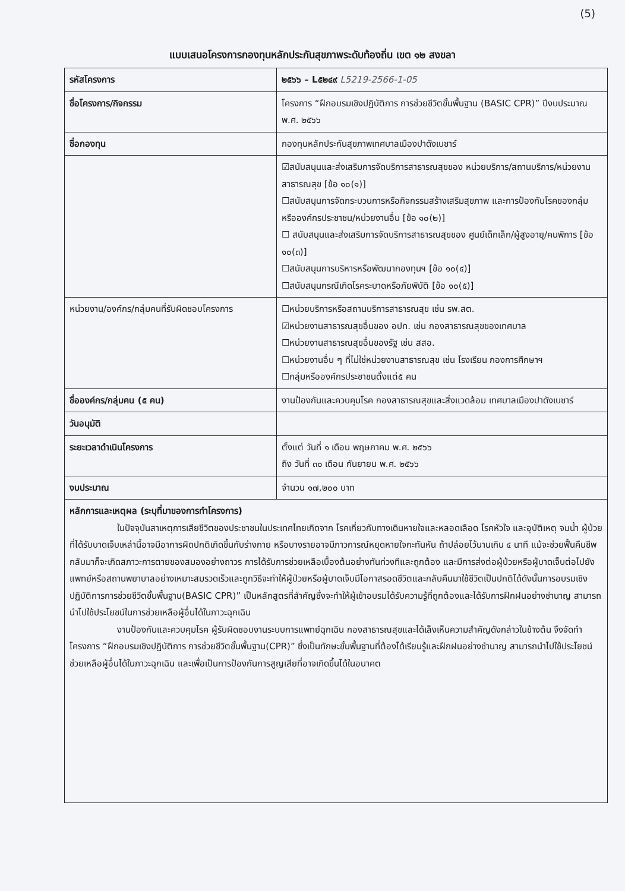(5)
แบบเสนอโครงการกองทุนหลักประกันสุขภาพระดับท้องถิ่น เขต ๑๒ สงขลา
| รหัสโครงการ | ๒๕๖๖ – L๕๒๔๙ L5219-2566-1-05 |
| ชื่อโครงการ/กิจกรรม | โครงการ “ฝึกอบรมเชิงปฏิบัติการ การช่วยชีวิตขั้นพื้นฐาน (BASIC CPR)” ปีงบประมาณ พ.ศ. ๒๕๖๖ |
| ชื่อกองทุน | กองทุนหลักประกันสุขภาพเทศบาลเมืองปาดังเบซาร์ |
| | ☑สนับสนุนและส่งเสริมการจัดบริการสาธารณสุขของ หน่วยบริการ/สถานบริการ/หน่วยงานสาธารณสุข [ข้อ ๑๐(๑)] ☐สนับสนุนการจัดกระบวนการหรือกิจกรรมสร้างเสริมสุขภาพ และการป้องกันโรคของกลุ่มหรือองค์กรประชาชน/หน่วยงานอื่น [ข้อ ๑๐(๒)] ☐ สนับสนุนและส่งเสริมการจัดบริการสาธารณสุขของ ศูนย์เด็กเล็ก/ผู้สูงอายุ/คนพิการ [ข้อ ๑๐(๓)] ☐สนับสนุนการบริหารหรือพัฒนากองทุนฯ [ข้อ ๑๐(๔)] ☐สนับสนุนกรณีเกิดโรคระบาดหรือภัยพิบัติ [ข้อ ๑๐(๕)] |
| หน่วยงาน/องค์กร/กลุ่มคนที่รับผิดชอบโครงการ | ☐หน่วยบริการหรือสถานบริการสาธารณสุข เช่น รพ.สต. ☑หน่วยงานสาธารณสุขอื่นของ อปท. เช่น กองสาธารณสุขของเทศบาล ☐หน่วยงานสาธารณสุขอื่นของรัฐ เช่น สสอ. ☐หน่วยงานอื่น ๆ ที่ไม่ใช่หน่วยงานสาธารณสุข เช่น โรงเรียน กองการศึกษาฯ ☐กลุ่มหรือองค์กรประชาชนตั้งแต่๕ คน |
| ชื่อองค์กร/กลุ่มคน (๕ คน) | งานป้องกันและควบคุมโรค กองสาธารณสุขและสิ่งแวดล้อม เทศบาลเมืองปาดังเบซาร์ |
| วันอนุมัติ | |
| ระยะเวลาดำเนินโครงการ | ตั้งแต่ วันที่ ๑ เดือน พฤษภาคม พ.ศ. ๒๕๖๖ ถึง วันที่ ๓๐ เดือน กันยายน พ.ศ. ๒๕๖๖ |
| งบประมาณ | จำนวน ๑๗,๒๐๐ บาท |
| หลักการและเหตุผล (ระบุที่มาของการทำโครงการ) ในปัจจุบันสาเหตุการเสียชีวิตของประชาชนในประเทศไทยเกิดจาก โรคเกี่ยวกับทางเดินหายใจและหลอดเลือด โรคหัวใจ และอุบัติเหตุ จมน้ำ ผู้ป่วยที่ได้รับบาดเจ็บเหล่านี้อาจมีอาการผิดปกติเกิดขึ้นกับร่างกาย หรือบางรายอาจมีภาวการณ์หยุดหายใจกะทันหัน ถ้าปล่อยไว้นานเกิน ๔ นาที แม้จะช่วยฟื้นคืนชีพกลับมาก็จะเกิดสภาวะการตายของสมองอย่างถาวร การได้รับการช่วยเหลือเบื้องต้นอย่างทันท่วงทีและถูกต้อง และมีการส่งต่อผู้ป่วยหรือผู้บาดเจ็บต่อไปยังแพทย์หรือสถานพยาบาลอย่างเหมาะสมรวดเร็วและถูกวิธีจะทำให้ผู้ป่วยหรือผู้บาดเจ็บมีโอกาสรอดชีวิตและกลับคืนมาใช้ชีวิตเป็นปกติได้ดังนั้นการอบรมเชิงปฏิบัติการการช่วยชีวิตขั้นพื้นฐาน(BASIC CPR)” เป็นหลักสูตรที่สำคัญซึ่งจะทำให้ผู้เข้าอบรมได้รับความรู้ที่ถูกต้องและได้รับการฝึกฝนอย่างชำนาญ สามารถนำไปใช้ประโยชน์ในการช่วยเหลือผู้อื่นได้ในภาวะฉุกเฉิน งานป้องกันและควบคุมโรค ผู้รับผิดชอบงานระบบการแพทย์ฉุกเฉิน กองสาธารณสุขและได้เล็งเห็นความสำคัญดังกล่าวในข้างต้น จึงจัดทำโครงการ “ฝึกอบรมเชิงปฏิบัติการ การช่วยชีวิตขั้นพื้นฐาน(CPR)” ซึ่งเป็นทักษะขั้นพื้นฐานที่ต้องได้เรียนรู้และฝึกฝนอย่างชำนาญ สามารถนำไปใช้ประโยชน์ช่วยเหลือผู้อื่นได้ในภาวะฉุกเฉิน และเพื่อเป็นการป้องกันการสูญเสียที่อาจเกิดขึ้นได้ในอนาคต | |